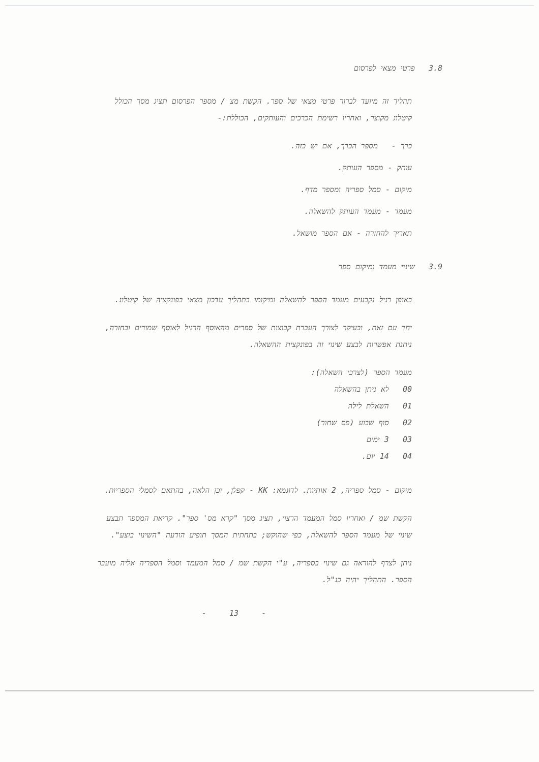3.8 פרטי מצאי לפרסום
תהליך זה מיועד לברור פרטי מצאי של ספר. הקשת מצ / מספר הפרסום תציג מסך הכולל קיטלוג מקוצר, ואחריו רשימת הכרכים והעותקים, הכוללת:-
כרך - מספר הכרך, אם יש כזה.
עותק - מספר העותק.
מיקום - סמל ספריה ומספר מדף.
מעמד - מעמד העותק להשאלה.
תאריך להחזרה - אם הספר מושאל.
3.9 שינוי מעמד ומיקום ספר
באופן רגיל נקבעים מעמד הספר להשאלה ומיקומו בתהליך עדכון מצאי בפונקציה של קיטלוג.
יחד עם זאת, ובעיקר לצורך העברת קבוצות של ספרים מהאוסף הרגיל לאוסף שמורים ובחזרה, ניתנת אפשרות לבצע שינוי זה בפונקצית ההשאלה.
מעמד הספר (לצרכי השאלה):
00 לא ניתן בהשאלה
01 השאלת לילה
02 סוף שבוע (פס שחור)
03 3 ימים
04 14 יום.
מיקום - סמל ספריה, 2 אותיות. לדוגמא: KK - קפלן, וכן הלאה, בהתאם לסמלי הספריות.
הקשת שמ / ואחריו סמל המעמד הרצוי, תציג מסך "קרא מס' ספר". קריאת המספר תבצע שינוי של מעמד הספר להשאלה, כפי שהוקש; בתחתית המסך תופיע הודעה "השינוי בוצע".
ניתן לצרף להוראה גם שינוי בספריה, ע"י הקשת שמ / סמל המעמד וסמל הספריה אליה מועבר הספר. התהליך יהיה כנ"ל.
- 13 -